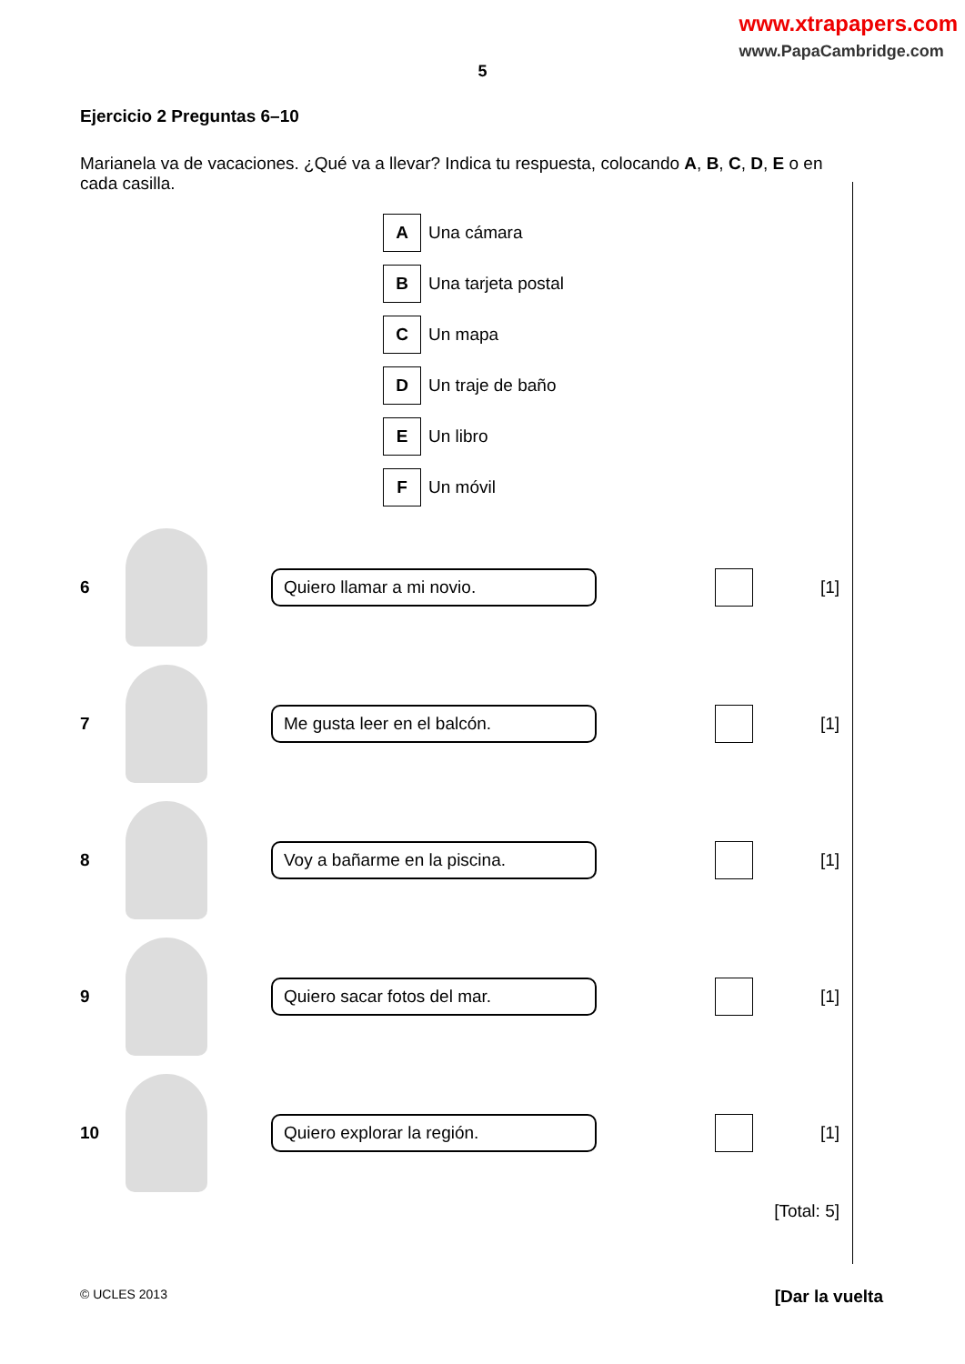www.xtrapapers.com
www.PapaCambridge.com
5
Ejercicio 2 Preguntas 6–10
Marianela va de vacaciones. ¿Qué va a llevar? Indica tu respuesta, colocando A, B, C, D, E o en cada casilla.
A Una cámara
B Una tarjeta postal
C Un mapa
D Un traje de baño
E Un libro
F Un móvil
6
Quiero llamar a mi novio.
[1]
7
Me gusta leer en el balcón.
[1]
8
Voy a bañarme en la piscina.
[1]
9
Quiero sacar fotos del mar.
[1]
10
Quiero explorar la región.
[1]
[Total: 5]
© UCLES 2013 [Dar la vuelta